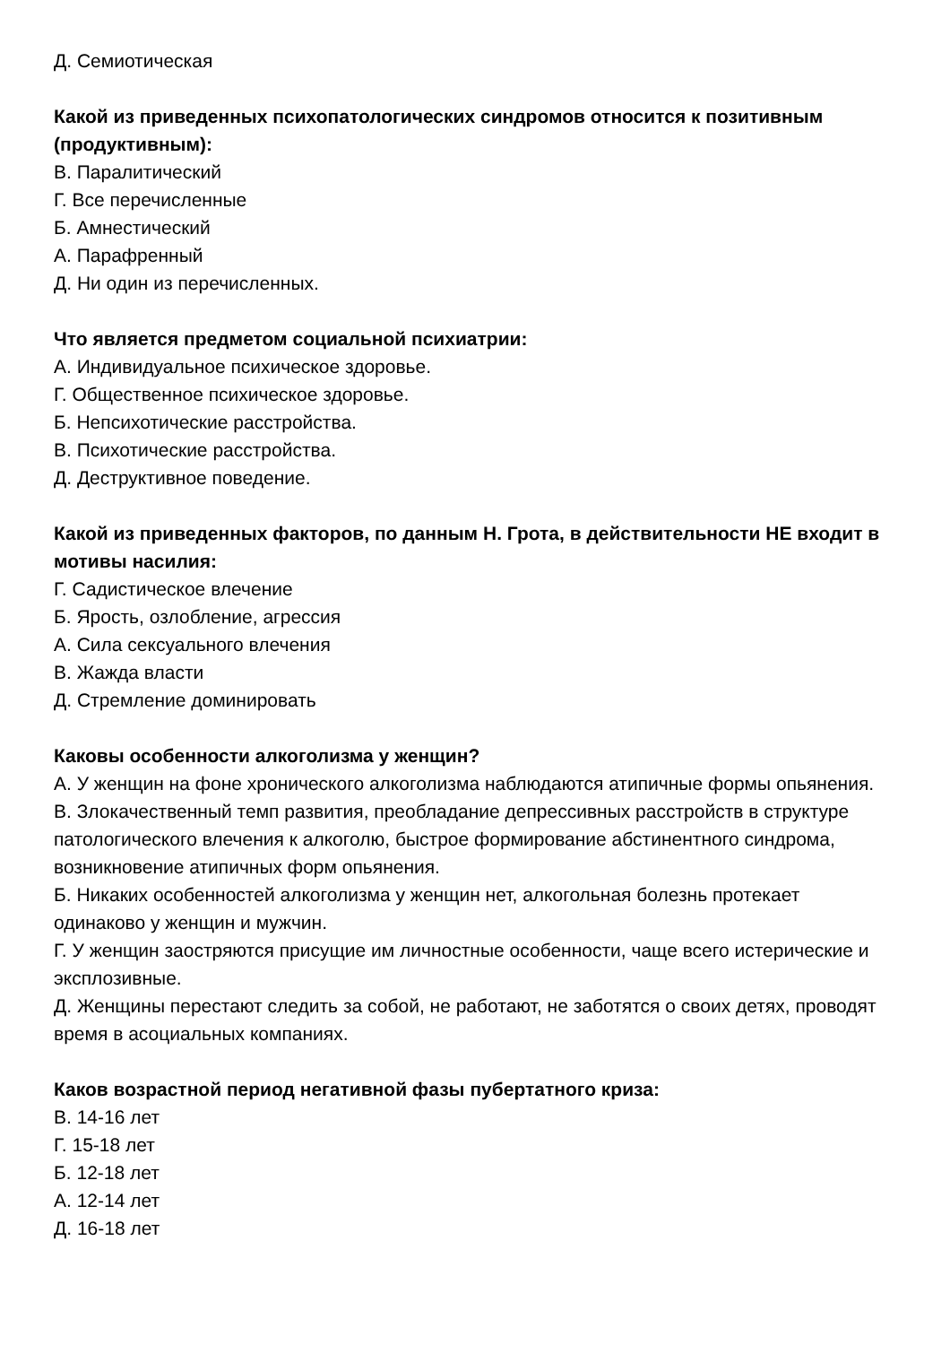Д. Семиотическая
Какой из приведенных психопатологических синдромов относится к позитивным (продуктивным):
В. Паралитический
Г. Все перечисленные
Б. Амнестический
А. Парафренный
Д. Ни один из перечисленных.
Что является предметом социальной психиатрии:
А. Индивидуальное психическое здоровье.
Г. Общественное психическое здоровье.
Б. Непсихотические расстройства.
В. Психотические расстройства.
Д. Деструктивное поведение.
Какой из приведенных факторов, по данным Н. Грота, в действительности НЕ входит в мотивы насилия:
Г. Садистическое влечение
Б. Ярость, озлобление, агрессия
А. Сила сексуального влечения
В. Жажда власти
Д. Стремление доминировать
Каковы особенности алкоголизма у женщин?
А. У женщин на фоне хронического алкоголизма наблюдаются атипичные формы опьянения.
В. Злокачественный темп развития, преобладание депрессивных расстройств в структуре патологического влечения к алкоголю, быстрое формирование абстинентного синдрома, возникновение атипичных форм опьянения.
Б. Никаких особенностей алкоголизма у женщин нет, алкогольная болезнь протекает одинаково у женщин и мужчин.
Г. У женщин заостряются присущие им личностные особенности, чаще всего истерические и эксплозивные.
Д. Женщины перестают следить за собой, не работают, не заботятся о своих детях, проводят время в асоциальных компаниях.
Каков возрастной период негативной фазы пубертатного криза:
В. 14-16 лет
Г. 15-18 лет
Б. 12-18 лет
А. 12-14 лет
Д. 16-18 лет